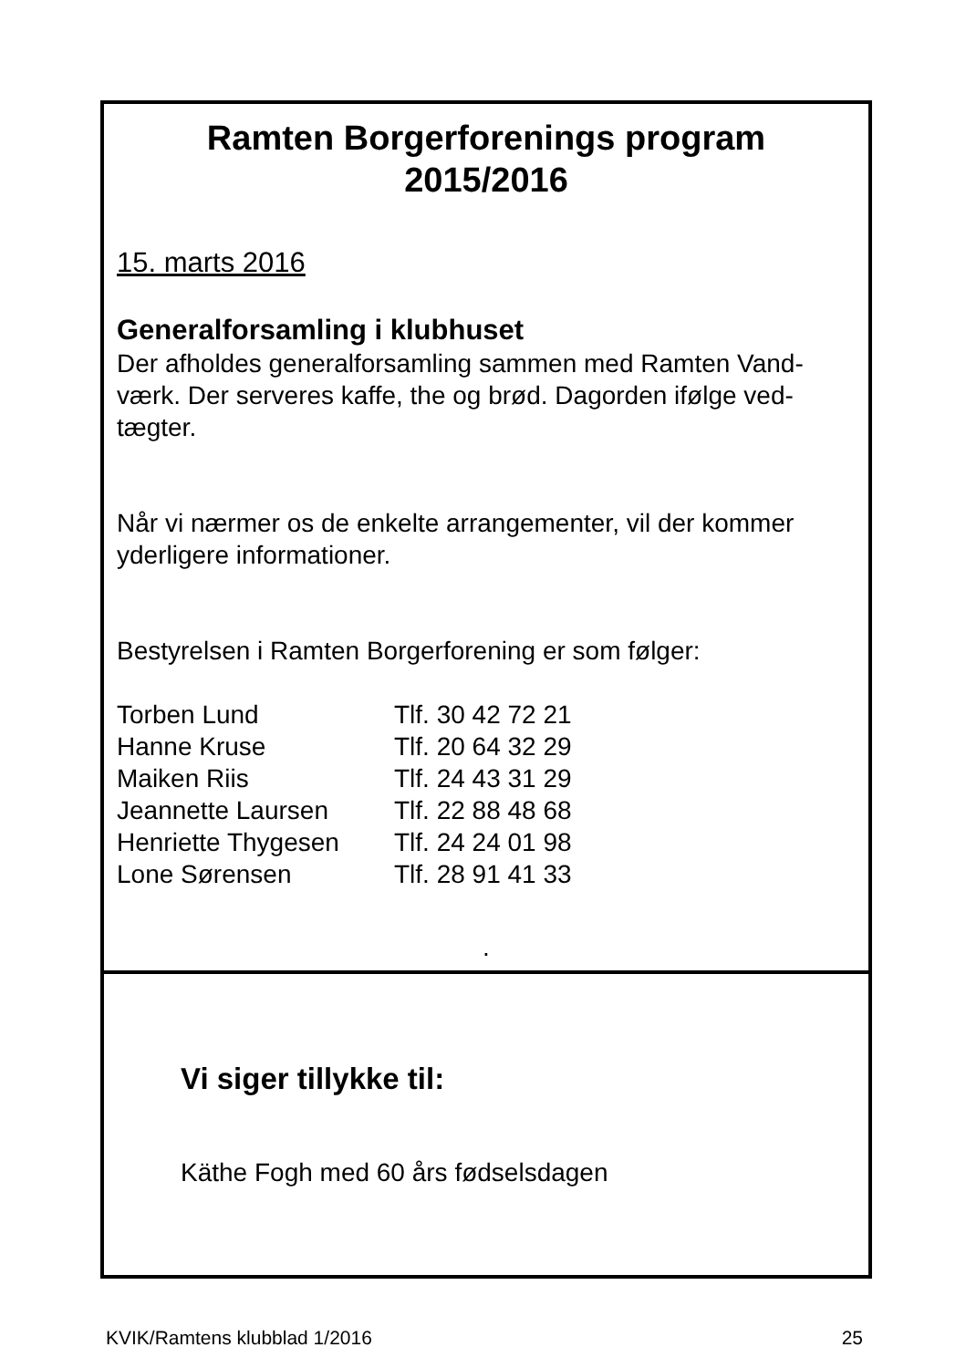Ramten Borgerforenings program
2015/2016
15. marts 2016
Generalforsamling i klubhuset
Der afholdes generalforsamling sammen med Ramten Vand-værk. Der serveres kaffe, the og brød. Dagorden ifølge ved-tægter.
Når vi nærmer os de enkelte arrangementer, vil der kommer yderligere informationer.
Bestyrelsen i Ramten Borgerforening er som følger:
| Torben Lund | Tlf. 30 42 72 21 |
| Hanne Kruse | Tlf. 20 64 32 29 |
| Maiken Riis | Tlf. 24 43 31 29 |
| Jeannette Laursen | Tlf. 22 88 48 68 |
| Henriette Thygesen | Tlf. 24 24 01 98 |
| Lone Sørensen | Tlf. 28 91 41 33 |
.
Vi siger tillykke til:
Käthe Fogh med 60 års fødselsdagen
KVIK/Ramtens klubblad 1/2016 25